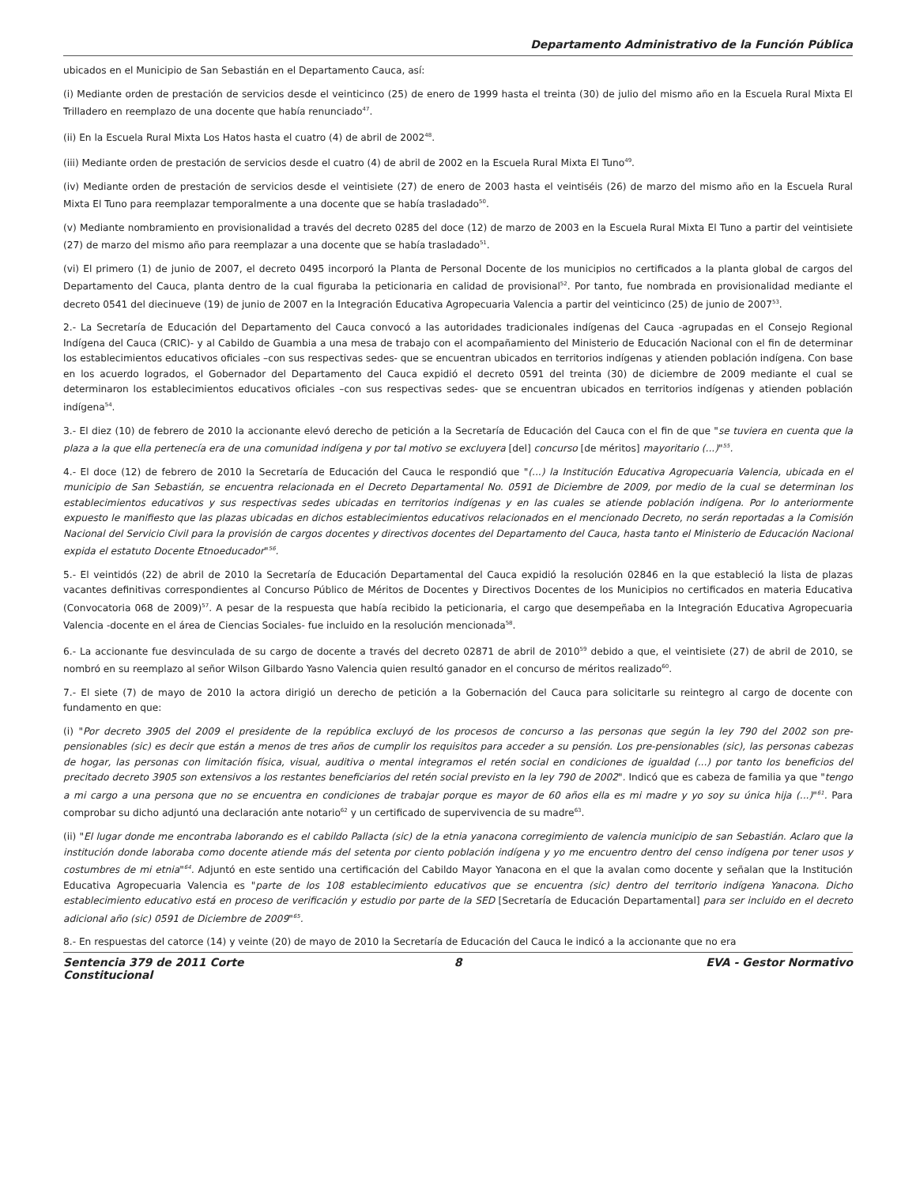Departamento Administrativo de la Función Pública
ubicados en el Municipio de San Sebastián en el Departamento Cauca, así:
(i) Mediante orden de prestación de servicios desde el veinticinco (25) de enero de 1999 hasta el treinta (30) de julio del mismo año en la Escuela Rural Mixta El Trilladero en reemplazo de una docente que había renunciado<sup>47</sup>.
(ii) En la Escuela Rural Mixta Los Hatos hasta el cuatro (4) de abril de 2002<sup>48</sup>.
(iii) Mediante orden de prestación de servicios desde el cuatro (4) de abril de 2002 en la Escuela Rural Mixta El Tuno<sup>49</sup>.
(iv) Mediante orden de prestación de servicios desde el veintisiete (27) de enero de 2003 hasta el veintiséis (26) de marzo del mismo año en la Escuela Rural Mixta El Tuno para reemplazar temporalmente a una docente que se había trasladado<sup>50</sup>.
(v) Mediante nombramiento en provisionalidad a través del decreto 0285 del doce (12) de marzo de 2003 en la Escuela Rural Mixta El Tuno a partir del veintisiete (27) de marzo del mismo año para reemplazar a una docente que se había trasladado<sup>51</sup>.
(vi) El primero (1) de junio de 2007, el decreto 0495 incorporó la Planta de Personal Docente de los municipios no certificados a la planta global de cargos del Departamento del Cauca, planta dentro de la cual figuraba la peticionaria en calidad de provisional<sup>52</sup>. Por tanto, fue nombrada en provisionalidad mediante el decreto 0541 del diecinueve (19) de junio de 2007 en la Integración Educativa Agropecuaria Valencia a partir del veinticinco (25) de junio de 2007<sup>53</sup>.
2.- La Secretaría de Educación del Departamento del Cauca convocó a las autoridades tradicionales indígenas del Cauca -agrupadas en el Consejo Regional Indígena del Cauca (CRIC)- y al Cabildo de Guambia a una mesa de trabajo con el acompañamiento del Ministerio de Educación Nacional con el fin de determinar los establecimientos educativos oficiales –con sus respectivas sedes- que se encuentran ubicados en territorios indígenas y atienden población indígena. Con base en los acuerdo logrados, el Gobernador del Departamento del Cauca expidió el decreto 0591 del treinta (30) de diciembre de 2009 mediante el cual se determinaron los establecimientos educativos oficiales –con sus respectivas sedes- que se encuentran ubicados en territorios indígenas y atienden población indígena<sup>54</sup>.
3.- El diez (10) de febrero de 2010 la accionante elevó derecho de petición a la Secretaría de Educación del Cauca con el fin de que "se tuviera en cuenta que la plaza a la que ella pertenecía era de una comunidad indígena y por tal motivo se excluyera [del] concurso [de méritos] mayoritario (...)"<sup>55</sup>.
4.- El doce (12) de febrero de 2010 la Secretaría de Educación del Cauca le respondió que "(...) la Institución Educativa Agropecuaria Valencia, ubicada en el municipio de San Sebastián, se encuentra relacionada en el Decreto Departamental No. 0591 de Diciembre de 2009, por medio de la cual se determinan los establecimientos educativos y sus respectivas sedes ubicadas en territorios indígenas y en las cuales se atiende población indígena. Por lo anteriormente expuesto le manifiesto que las plazas ubicadas en dichos establecimientos educativos relacionados en el mencionado Decreto, no serán reportadas a la Comisión Nacional del Servicio Civil para la provisión de cargos docentes y directivos docentes del Departamento del Cauca, hasta tanto el Ministerio de Educación Nacional expida el estatuto Docente Etnoeducador"<sup>56</sup>.
5.- El veintidós (22) de abril de 2010 la Secretaría de Educación Departamental del Cauca expidió la resolución 02846 en la que estableció la lista de plazas vacantes definitivas correspondientes al Concurso Público de Méritos de Docentes y Directivos Docentes de los Municipios no certificados en materia Educativa (Convocatoria 068 de 2009)<sup>57</sup>. A pesar de la respuesta que había recibido la peticionaria, el cargo que desempeñaba en la Integración Educativa Agropecuaria Valencia -docente en el área de Ciencias Sociales- fue incluido en la resolución mencionada<sup>58</sup>.
6.- La accionante fue desvinculada de su cargo de docente a través del decreto 02871 de abril de 2010<sup>59</sup> debido a que, el veintisiete (27) de abril de 2010, se nombró en su reemplazo al señor Wilson Gilbardo Yasno Valencia quien resultó ganador en el concurso de méritos realizado<sup>60</sup>.
7.- El siete (7) de mayo de 2010 la actora dirigió un derecho de petición a la Gobernación del Cauca para solicitarle su reintegro al cargo de docente con fundamento en que:
(i) "Por decreto 3905 del 2009 el presidente de la república excluyó de los procesos de concurso a las personas que según la ley 790 del 2002 son pre-pensionables (sic) es decir que están a menos de tres años de cumplir los requisitos para acceder a su pensión. Los pre-pensionables (sic), las personas cabezas de hogar, las personas con limitación física, visual, auditiva o mental integramos el retén social en condiciones de igualdad (...) por tanto los beneficios del precitado decreto 3905 son extensivos a los restantes beneficiarios del retén social previsto en la ley 790 de 2002". Indicó que es cabeza de familia ya que "tengo a mi cargo a una persona que no se encuentra en condiciones de trabajar porque es mayor de 60 años ella es mi madre y yo soy su única hija (...)"<sup>61</sup>. Para comprobar su dicho adjuntó una declaración ante notario<sup>62</sup> y un certificado de supervivencia de su madre<sup>63</sup>.
(ii) "El lugar donde me encontraba laborando es el cabildo Pallacta (sic) de la etnia yanacona corregimiento de valencia municipio de san Sebastián. Aclaro que la institución donde laboraba como docente atiende más del setenta por ciento población indígena y yo me encuentro dentro del censo indígena por tener usos y costumbres de mi etnia"<sup>64</sup>. Adjuntó en este sentido una certificación del Cabildo Mayor Yanacona en el que la avalan como docente y señalan que la Institución Educativa Agropecuaria Valencia es "parte de los 108 establecimiento educativos que se encuentra (sic) dentro del territorio indígena Yanacona. Dicho establecimiento educativo está en proceso de verificación y estudio por parte de la SED [Secretaría de Educación Departamental] para ser incluido en el decreto adicional año (sic) 0591 de Diciembre de 2009"<sup>65</sup>.
8.- En respuestas del catorce (14) y veinte (20) de mayo de 2010 la Secretaría de Educación del Cauca le indicó a la accionante que no era
Sentencia 379 de 2011 Corte Constitucional
8 EVA - Gestor Normativo